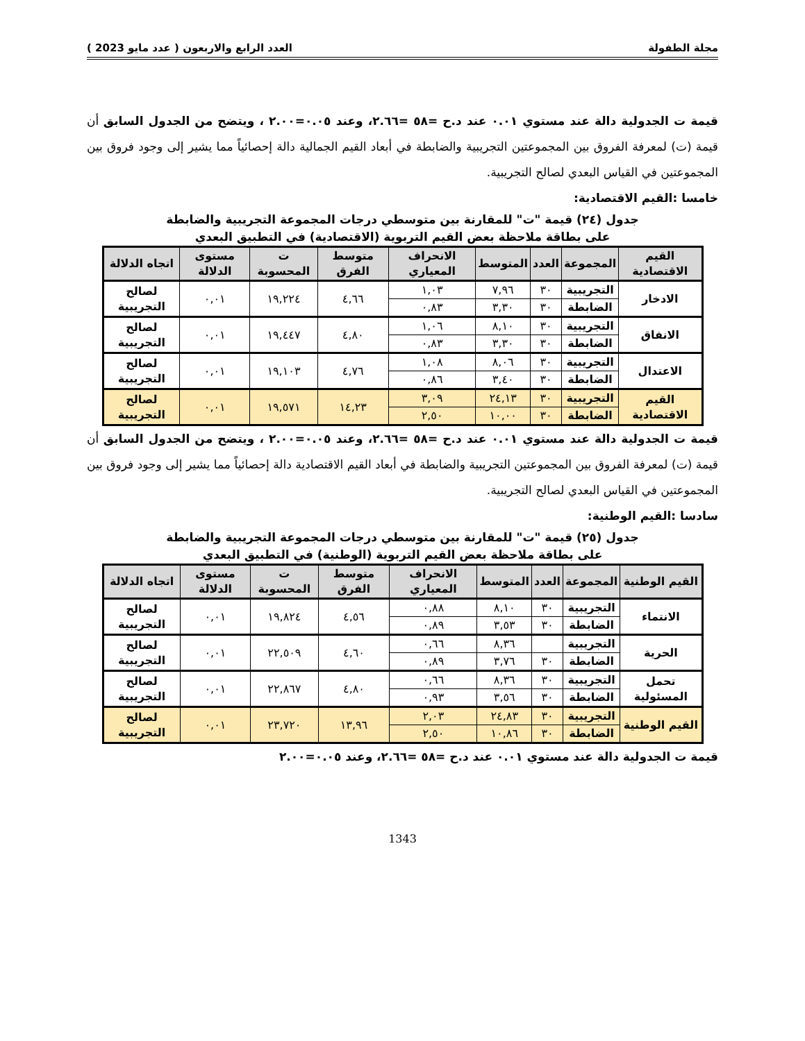مجلة الطفولة العدد الرابع والاربعون ( عدد مايو 2023 )
قيمة ت الجدولية دالة عند مستوي ٠.٠١ عند د.ح =٥٨ =٢.٦٦، وعند ٠.٠٥=٢.٠٠ ، ويتضح من الجدول السابق أن قيمة (ت) لمعرفة الفروق بين المجموعتين التجريبية والضابطة في أبعاد القيم الجمالية دالة إحصائياً مما يشير إلى وجود فروق بين المجموعتين في القياس البعدي لصالح التجريبية.
خامسا :القيم الاقتصادية:
جدول (٢٤) قيمة "ت" للمقارنة بين متوسطي درجات المجموعة التجريبية والضابطة
على بطاقة ملاحظة بعض القيم التربوية (الاقتصادية) في التطبيق البعدي
| القيم الاقتصادية | المجموعة | العدد | المتوسط | الانحراف المعياري | متوسط الفرق | ت المحسوبة | مستوى الدلالة | اتجاه الدلالة |
| --- | --- | --- | --- | --- | --- | --- | --- | --- |
| الادخار | التجريبية | ٣٠ | ٧,٩٦ | ١,٠٣ | ٤,٦٦ | ١٩,٢٢٤ | ٠,٠١ | لصالح التجريبية |
| | الضابطة | ٣٠ | ٣,٣٠ | ٠,٨٣ | | | | |
| الانفاق | التجريبية | ٣٠ | ٨,١٠ | ١,٠٦ | ٤,٨٠ | ١٩,٤٤٧ | ٠,٠١ | لصالح التجريبية |
| | الضابطة | ٣٠ | ٣,٣٠ | ٠,٨٣ | | | | |
| الاعتدال | التجريبية | ٣٠ | ٨,٠٦ | ١,٠٨ | ٤,٧٦ | ١٩,١٠٣ | ٠,٠١ | لصالح التجريبية |
| | الضابطة | ٣٠ | ٣,٤٠ | ٠,٨٦ | | | | |
| القيم الاقتصادية | التجريبية | ٣٠ | ٢٤,١٣ | ٣,٠٩ | ١٤,٢٣ | ١٩,٥٧١ | ٠,٠١ | لصالح التجريبية |
| | الضابطة | ٣٠ | ١٠,٠٠ | ٢,٥٠ | | | | |
قيمة ت الجدولية دالة عند مستوي ٠.٠١ عند د.ح =٥٨ =٢.٦٦، وعند ٠.٠٥=٢.٠٠ ، ويتضح من الجدول السابق أن قيمة (ت) لمعرفة الفروق بين المجموعتين التجريبية والضابطة في أبعاد القيم الاقتصادية دالة إحصائياً مما يشير إلى وجود فروق بين المجموعتين في القياس البعدي لصالح التجريبية.
سادسا :القيم الوطنية:
جدول (٢٥) قيمة "ت" للمقارنة بين متوسطي درجات المجموعة التجريبية والضابطة
على بطاقة ملاحظة بعض القيم التربوية (الوطنية) في التطبيق البعدي
| القيم الوطنية | المجموعة | العدد | المتوسط | الانحراف المعياري | متوسط الفرق | ت المحسوبة | مستوى الدلالة | اتجاه الدلالة |
| --- | --- | --- | --- | --- | --- | --- | --- | --- |
| الانتماء | التجريبية | ٣٠ | ٨,١٠ | ٠,٨٨ | ٤,٥٦ | ١٩,٨٢٤ | ٠,٠١ | لصالح التجريبية |
| | الضابطة | ٣٠ | ٣,٥٣ | ٠,٨٩ | | | | |
| الحرية | التجريبية | | ٨,٣٦ | ٠,٦٦ | ٤,٦٠ | ٢٢,٥٠٩ | ٠,٠١ | لصالح التجريبية |
| | الضابطة | ٣٠ | ٣,٧٦ | ٠,٨٩ | | | | |
| تحمل المسئولية | التجريبية | ٣٠ | ٨,٣٦ | ٠,٦٦ | ٤,٨٠ | ٢٢,٨٦٧ | ٠,٠١ | لصالح التجريبية |
| | الضابطة | ٣٠ | ٣,٥٦ | ٠,٩٣ | | | | |
| القيم الوطنية | التجريبية | ٣٠ | ٢٤,٨٣ | ٢,٠٣ | ١٣,٩٦ | ٢٣,٧٢٠ | ٠,٠١ | لصالح التجريبية |
| | الضابطة | ٣٠ | ١٠,٨٦ | ٢,٥٠ | | | | |
قيمة ت الجدولية دالة عند مستوي ٠.٠١ عند د.ح =٥٨ =٢.٦٦، وعند ٠.٠٥=٢.٠٠
1343